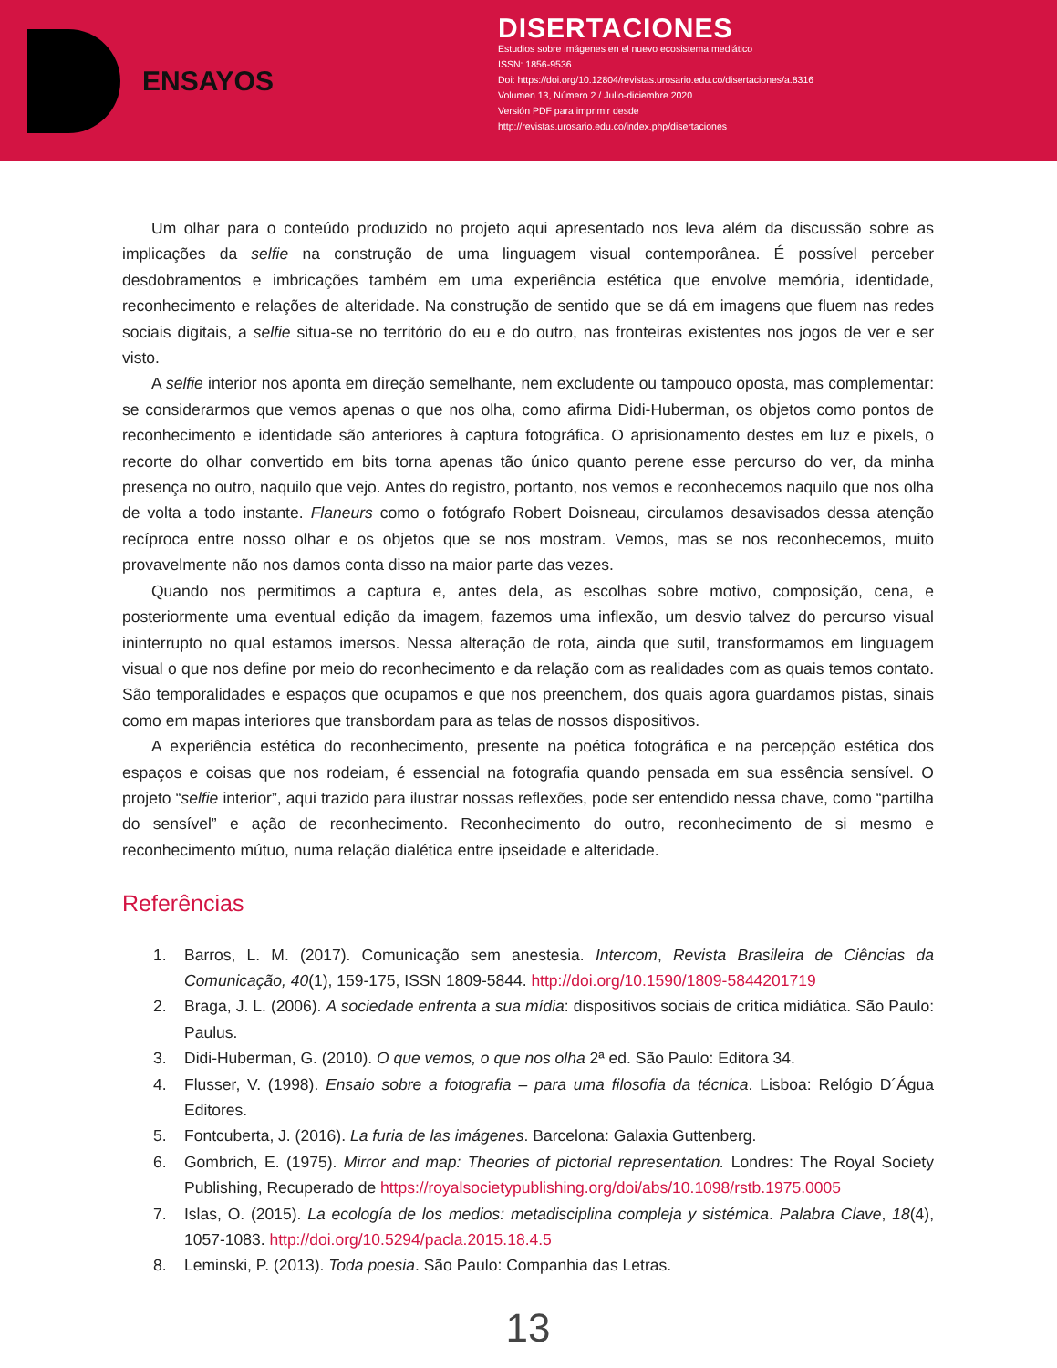ENSAYOS
DISERTACIONES
Estudios sobre imágenes en el nuevo ecosistema mediático
ISSN: 1856-9536
Doi: https://doi.org/10.12804/revistas.urosario.edu.co/disertaciones/a.8316
Volumen 13, Número 2 / Julio-diciembre 2020
Versión PDF para imprimir desde
http://revistas.urosario.edu.co/index.php/disertaciones
Um olhar para o conteúdo produzido no projeto aqui apresentado nos leva além da discussão sobre as implicações da selfie na construção de uma linguagem visual contemporânea. É possível perceber desdobramentos e imbricações também em uma experiência estética que envolve memória, identidade, reconhecimento e relações de alteridade. Na construção de sentido que se dá em imagens que fluem nas redes sociais digitais, a selfie situa-se no território do eu e do outro, nas fronteiras existentes nos jogos de ver e ser visto.
A selfie interior nos aponta em direção semelhante, nem excludente ou tampouco oposta, mas complementar: se considerarmos que vemos apenas o que nos olha, como afirma Didi-Huberman, os objetos como pontos de reconhecimento e identidade são anteriores à captura fotográfica. O aprisionamento destes em luz e pixels, o recorte do olhar convertido em bits torna apenas tão único quanto perene esse percurso do ver, da minha presença no outro, naquilo que vejo. Antes do registro, portanto, nos vemos e reconhecemos naquilo que nos olha de volta a todo instante. Flaneurs como o fotógrafo Robert Doisneau, circulamos desavisados dessa atenção recíproca entre nosso olhar e os objetos que se nos mostram. Vemos, mas se nos reconhecemos, muito provavelmente não nos damos conta disso na maior parte das vezes.
Quando nos permitimos a captura e, antes dela, as escolhas sobre motivo, composição, cena, e posteriormente uma eventual edição da imagem, fazemos uma inflexão, um desvio talvez do percurso visual ininterrupto no qual estamos imersos. Nessa alteração de rota, ainda que sutil, transformamos em linguagem visual o que nos define por meio do reconhecimento e da relação com as realidades com as quais temos contato. São temporalidades e espaços que ocupamos e que nos preenchem, dos quais agora guardamos pistas, sinais como em mapas interiores que transbordam para as telas de nossos dispositivos.
A experiência estética do reconhecimento, presente na poética fotográfica e na percepção estética dos espaços e coisas que nos rodeiam, é essencial na fotografia quando pensada em sua essência sensível. O projeto “selfie interior”, aqui trazido para ilustrar nossas reflexões, pode ser entendido nessa chave, como “partilha do sensível” e ação de reconhecimento. Reconhecimento do outro, reconhecimento de si mesmo e reconhecimento mútuo, numa relação dialética entre ipseidade e alteridade.
Referências
1. Barros, L. M. (2017). Comunicação sem anestesia. Intercom, Revista Brasileira de Ciências da Comunicação, 40(1), 159-175, ISSN 1809-5844. http://doi.org/10.1590/1809-5844201719
2. Braga, J. L. (2006). A sociedade enfrenta a sua mídia: dispositivos sociais de crítica midiática. São Paulo: Paulus.
3. Didi-Huberman, G. (2010). O que vemos, o que nos olha 2ª ed. São Paulo: Editora 34.
4. Flusser, V. (1998). Ensaio sobre a fotografia – para uma filosofia da técnica. Lisboa: Relógio D´Água Editores.
5. Fontcuberta, J. (2016). La furia de las imágenes. Barcelona: Galaxia Guttenberg.
6. Gombrich, E. (1975). Mirror and map: Theories of pictorial representation. Londres: The Royal Society Publishing, Recuperado de https://royalsocietypublishing.org/doi/abs/10.1098/rstb.1975.0005
7. Islas, O. (2015). La ecología de los medios: metadisciplina compleja y sistémica. Palabra Clave, 18(4), 1057-1083. http://doi.org/10.5294/pacla.2015.18.4.5
8. Leminski, P. (2013). Toda poesia. São Paulo: Companhia das Letras.
13